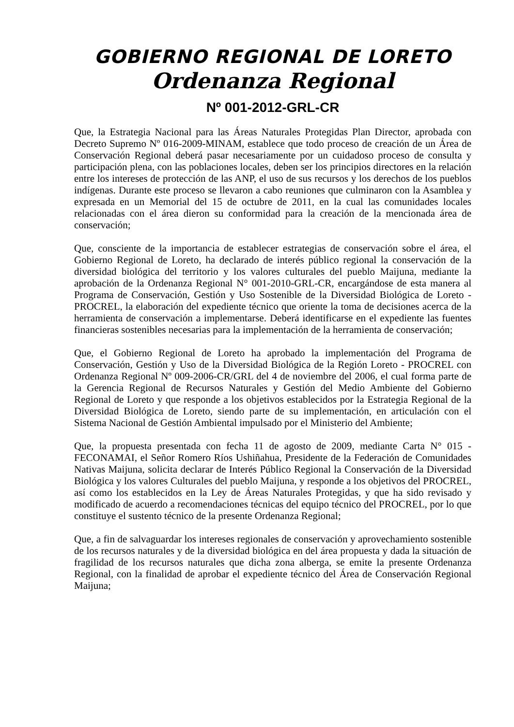GOBIERNO REGIONAL DE LORETO
Ordenanza Regional
Nº 001-2012-GRL-CR
Que, la Estrategia Nacional para las Áreas Naturales Protegidas Plan Director, aprobada con Decreto Supremo Nº 016-2009-MINAM, establece que todo proceso de creación de un Área de Conservación Regional deberá pasar necesariamente por un cuidadoso proceso de consulta y participación plena, con las poblaciones locales, deben ser los principios directores en la relación entre los intereses de protección de las ANP, el uso de sus recursos y los derechos de los pueblos indígenas. Durante este proceso se llevaron a cabo reuniones que culminaron con la Asamblea y expresada en un Memorial del 15 de octubre de 2011, en la cual las comunidades locales relacionadas con el área dieron su conformidad para la creación de la mencionada área de conservación;
Que, consciente de la importancia de establecer estrategias de conservación sobre el área, el Gobierno Regional de Loreto, ha declarado de interés público regional la conservación de la diversidad biológica del territorio y los valores culturales del pueblo Maijuna, mediante la aprobación de la Ordenanza Regional N° 001-2010-GRL-CR, encargándose de esta manera al Programa de Conservación, Gestión y Uso Sostenible de la Diversidad Biológica de Loreto - PROCREL, la elaboración del expediente técnico que oriente la toma de decisiones acerca de la herramienta de conservación a implementarse. Deberá identificarse en el expediente las fuentes financieras sostenibles necesarias para la implementación de la herramienta de conservación;
Que, el Gobierno Regional de Loreto ha aprobado la implementación del Programa de Conservación, Gestión y Uso de la Diversidad Biológica de la Región Loreto - PROCREL con Ordenanza Regional Nº 009-2006-CR/GRL del 4 de noviembre del 2006, el cual forma parte de la Gerencia Regional de Recursos Naturales y Gestión del Medio Ambiente del Gobierno Regional de Loreto y que responde a los objetivos establecidos por la Estrategia Regional de la Diversidad Biológica de Loreto, siendo parte de su implementación, en articulación con el Sistema Nacional de Gestión Ambiental impulsado por el Ministerio del Ambiente;
Que, la propuesta presentada con fecha 11 de agosto de 2009, mediante Carta N° 015 - FECONAMAI, el Señor Romero Ríos Ushiñahua, Presidente de la Federación de Comunidades Nativas Maijuna, solicita declarar de Interés Público Regional la Conservación de la Diversidad Biológica y los valores Culturales del pueblo Maijuna, y responde a los objetivos del PROCREL, así como los establecidos en la Ley de Áreas Naturales Protegidas, y que ha sido revisado y modificado de acuerdo a recomendaciones técnicas del equipo técnico del PROCREL, por lo que constituye el sustento técnico de la presente Ordenanza Regional;
Que, a fin de salvaguardar los intereses regionales de conservación y aprovechamiento sostenible de los recursos naturales y de la diversidad biológica en del área propuesta y dada la situación de fragilidad de los recursos naturales que dicha zona alberga, se emite la presente Ordenanza Regional, con la finalidad de aprobar el expediente técnico del Área de Conservación Regional Maijuna;